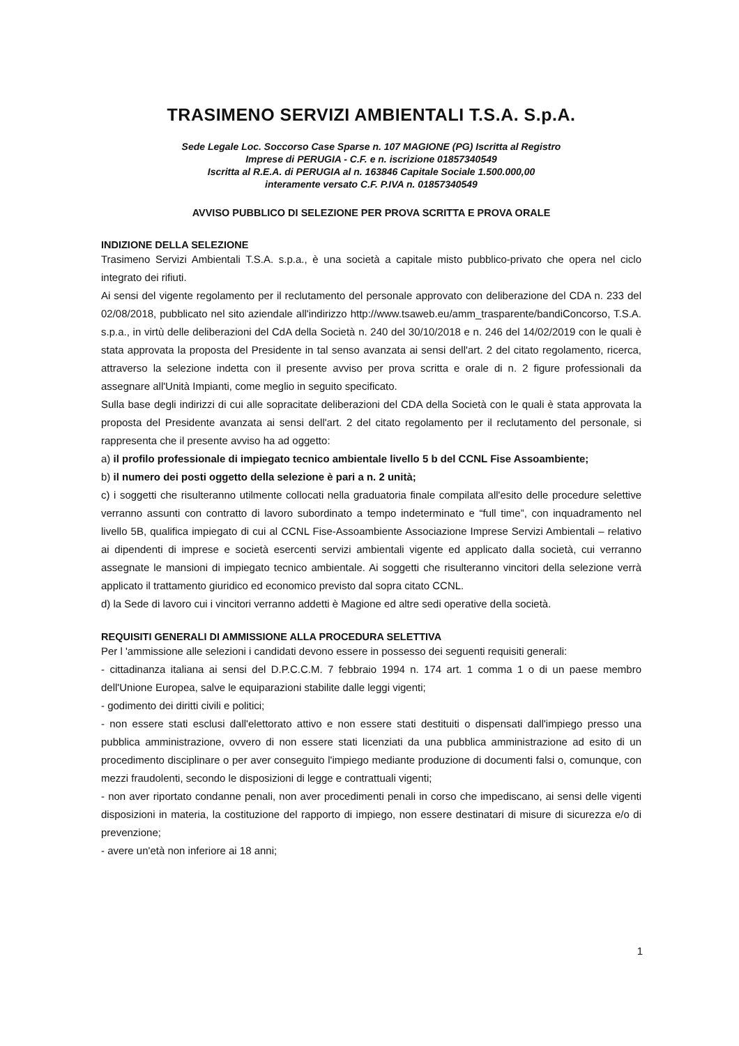TRASIMENO SERVIZI AMBIENTALI T.S.A. S.p.A.
Sede Legale Loc. Soccorso Case Sparse n. 107 MAGIONE (PG) Iscritta al Registro
Imprese di PERUGIA - C.F. e n. iscrizione 01857340549
Iscritta al R.E.A. di PERUGIA al n. 163846 Capitale Sociale 1.500.000,00
interamente versato C.F. P.IVA n. 01857340549
AVVISO PUBBLICO DI SELEZIONE PER PROVA SCRITTA E PROVA ORALE
INDIZIONE DELLA SELEZIONE
Trasimeno Servizi Ambientali T.S.A. s.p.a., è una società a capitale misto pubblico-privato che opera nel ciclo integrato dei rifiuti.
Ai sensi del vigente regolamento per il reclutamento del personale approvato con deliberazione del CDA n. 233 del 02/08/2018, pubblicato nel sito aziendale all'indirizzo http://www.tsaweb.eu/amm_trasparente/bandiConcorso, T.S.A. s.p.a., in virtù delle deliberazioni del CdA della Società n. 240 del 30/10/2018 e n. 246 del 14/02/2019 con le quali è stata approvata la proposta del Presidente in tal senso avanzata ai sensi dell'art. 2 del citato regolamento, ricerca, attraverso la selezione indetta con il presente avviso per prova scritta e orale di n. 2 figure professionali da assegnare all'Unità Impianti, come meglio in seguito specificato.
Sulla base degli indirizzi di cui alle sopracitate deliberazioni del CDA della Società con le quali è stata approvata la proposta del Presidente avanzata ai sensi dell'art. 2 del citato regolamento per il reclutamento del personale, si rappresenta che il presente avviso ha ad oggetto:
a) il profilo professionale di impiegato tecnico ambientale livello 5 b del CCNL Fise Assoambiente;
b) il numero dei posti oggetto della selezione è pari a n. 2 unità;
c) i soggetti che risulteranno utilmente collocati nella graduatoria finale compilata all'esito delle procedure selettive verranno assunti con contratto di lavoro subordinato a tempo indeterminato e “full time”, con inquadramento nel livello 5B, qualifica impiegato di cui al CCNL Fise-Assoambiente Associazione Imprese Servizi Ambientali – relativo ai dipendenti di imprese e società esercenti servizi ambientali vigente ed applicato dalla società, cui verranno assegnate le mansioni di impiegato tecnico ambientale. Ai soggetti che risulteranno vincitori della selezione verrà applicato il trattamento giuridico ed economico previsto dal sopra citato CCNL.
d) la Sede di lavoro cui i vincitori verranno addetti è Magione ed altre sedi operative della società.
REQUISITI GENERALI DI AMMISSIONE ALLA PROCEDURA SELETTIVA
Per l 'ammissione alle selezioni i candidati devono essere in possesso dei seguenti requisiti generali:
- cittadinanza italiana ai sensi del D.P.C.C.M. 7 febbraio 1994 n. 174 art. 1 comma 1 o di un paese membro dell'Unione Europea, salve le equiparazioni stabilite dalle leggi vigenti;
- godimento dei diritti civili e politici;
- non essere stati esclusi dall'elettorato attivo e non essere stati destituiti o dispensati dall'impiego presso una pubblica amministrazione, ovvero di non essere stati licenziati da una pubblica amministrazione ad esito di un procedimento disciplinare o per aver conseguito l'impiego mediante produzione di documenti falsi o, comunque, con mezzi fraudolenti, secondo le disposizioni di legge e contrattuali vigenti;
- non aver riportato condanne penali, non aver procedimenti penali in corso che impediscano, ai sensi delle vigenti disposizioni in materia, la costituzione del rapporto di impiego, non essere destinatari di misure di sicurezza e/o di prevenzione;
- avere un'età non inferiore ai 18 anni;
1